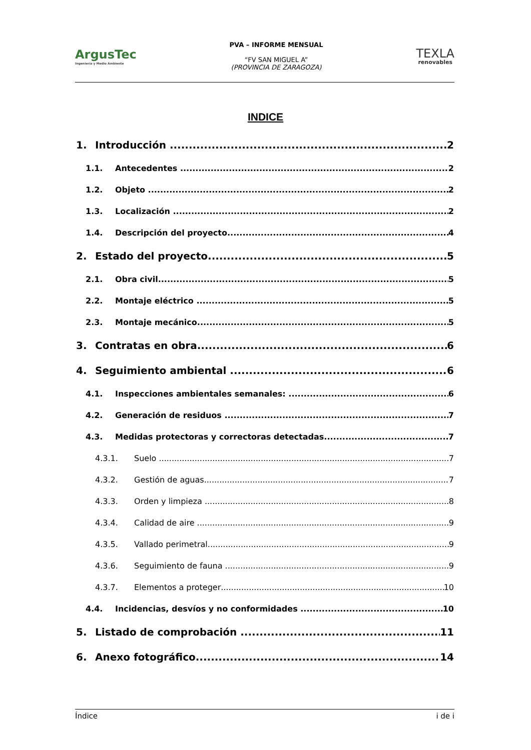ArgusTec
Ingeniería y Medio Ambiente
PVA – INFORME MENSUAL
“FV SAN MIGUEL A”
(PROVINCIA DE ZARAGOZA)
TEXLA
renovables
INDICE
1. Introducción 2
1.1. Antecedentes 2
1.2. Objeto 2
1.3. Localización 2
1.4. Descripción del proyecto 4
2. Estado del proyecto 5
2.1. Obra civil 5
2.2. Montaje eléctrico 5
2.3. Montaje mecánico 5
3. Contratas en obra 6
4. Seguimiento ambiental 6
4.1. Inspecciones ambientales semanales: 6
4.2. Generación de residuos 7
4.3. Medidas protectoras y correctoras detectadas 7
4.3.1. Suelo 7
4.3.2. Gestión de aguas 7
4.3.3. Orden y limpieza 8
4.3.4. Calidad de aire 9
4.3.5. Vallado perimetral 9
4.3.6. Seguimiento de fauna 9
4.3.7. Elementos a proteger 10
4.4. Incidencias, desvíos y no conformidades 10
5. Listado de comprobación 11
6. Anexo fotográfico 14
Índice i de i